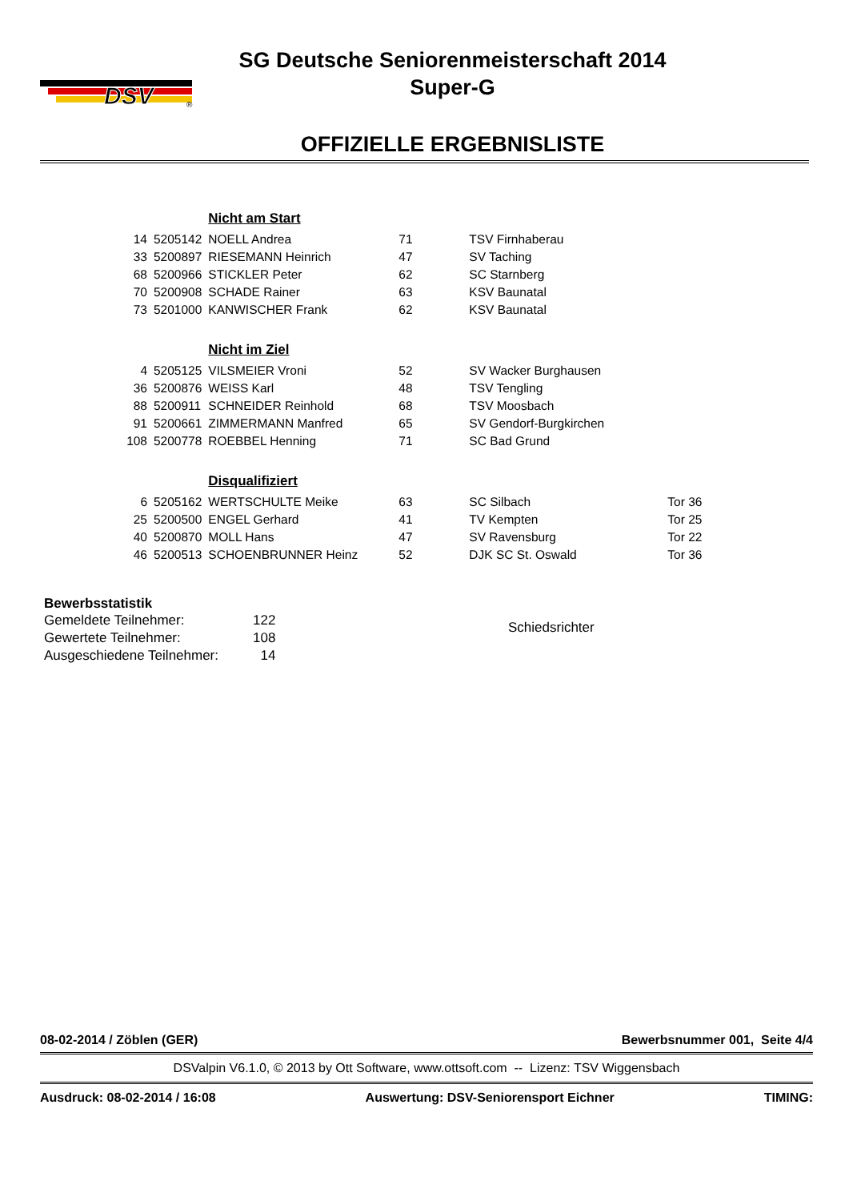DSV
®
SG Deutsche Seniorenmeisterschaft 2014
Super-G
OFFIZIELLE ERGEBNISLISTE
| | | Nicht am Start | | | |
| 14 | 5205142 | NOELL Andrea | 71 | TSV Firnhaberau | |
| 33 | 5200897 | RIESEMANN Heinrich | 47 | SV Taching | |
| 68 | 5200966 | STICKLER Peter | 62 | SC Starnberg | |
| 70 | 5200908 | SCHADE Rainer | 63 | KSV Baunatal | |
| 73 | 5201000 | KANWISCHER Frank | 62 | KSV Baunatal | |
| | | Nicht im Ziel | | | |
| 4 | 5205125 | VILSMEIER Vroni | 52 | SV Wacker Burghausen | |
| 36 | 5200876 | WEISS Karl | 48 | TSV Tengling | |
| 88 | 5200911 | SCHNEIDER Reinhold | 68 | TSV Moosbach | |
| 91 | 5200661 | ZIMMERMANN Manfred | 65 | SV Gendorf-Burgkirchen | |
| 108 | 5200778 | ROEBBEL Henning | 71 | SC Bad Grund | |
| | | Disqualifiziert | | | |
| 6 | 5205162 | WERTSCHULTE Meike | 63 | SC Silbach | Tor 36 |
| 25 | 5200500 | ENGEL Gerhard | 41 | TV Kempten | Tor 25 |
| 40 | 5200870 | MOLL Hans | 47 | SV Ravensburg | Tor 22 |
| 46 | 5200513 | SCHOENBRUNNER Heinz | 52 | DJK SC St. Oswald | Tor 36 |
Bewerbsstatistik
| Gemeldete Teilnehmer: | 122 |
| Gewertete Teilnehmer: | 108 |
| Ausgeschiedene Teilnehmer: | 14 |
Schiedsrichter
08-02-2014 / Zöblen (GER) Bewerbsnummer 001, Seite 4/4
DSValpin V6.1.0, © 2013 by Ott Software, www.ottsoft.com -- Lizenz: TSV Wiggensbach
Ausdruck: 08-02-2014 / 16:08 Auswertung: DSV-Seniorensport Eichner TIMING: